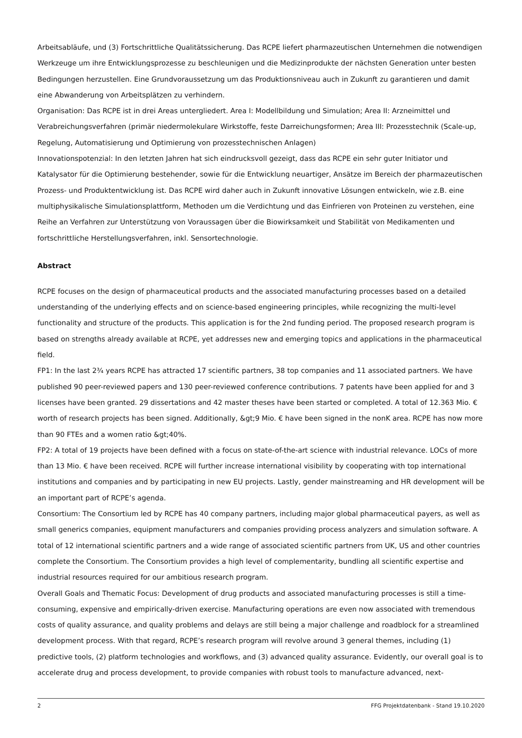Arbeitsabläufe, und (3) Fortschrittliche Qualitätssicherung. Das RCPE liefert pharmazeutischen Unternehmen die notwendigen Werkzeuge um ihre Entwicklungsprozesse zu beschleunigen und die Medizinprodukte der nächsten Generation unter besten Bedingungen herzustellen. Eine Grundvoraussetzung um das Produktionsniveau auch in Zukunft zu garantieren und damit eine Abwanderung von Arbeitsplätzen zu verhindern.
Organisation: Das RCPE ist in drei Areas untergliedert. Area I: Modellbildung und Simulation; Area II: Arzneimittel und Verabreichungsverfahren (primär niedermolekulare Wirkstoffe, feste Darreichungsformen; Area III: Prozesstechnik (Scale-up, Regelung, Automatisierung und Optimierung von prozesstechnischen Anlagen)
Innovationspotenzial: In den letzten Jahren hat sich eindrucksvoll gezeigt, dass das RCPE ein sehr guter Initiator und Katalysator für die Optimierung bestehender, sowie für die Entwicklung neuartiger, Ansätze im Bereich der pharmazeutischen Prozess- und Produktentwicklung ist. Das RCPE wird daher auch in Zukunft innovative Lösungen entwickeln, wie z.B. eine multiphysikalische Simulationsplattform, Methoden um die Verdichtung und das Einfrieren von Proteinen zu verstehen, eine Reihe an Verfahren zur Unterstützung von Voraussagen über die Biowirksamkeit und Stabilität von Medikamenten und fortschrittliche Herstellungsverfahren, inkl. Sensortechnologie.
Abstract
RCPE focuses on the design of pharmaceutical products and the associated manufacturing processes based on a detailed understanding of the underlying effects and on science-based engineering principles, while recognizing the multi-level functionality and structure of the products. This application is for the 2nd funding period. The proposed research program is based on strengths already available at RCPE, yet addresses new and emerging topics and applications in the pharmaceutical field.
FP1: In the last 2¾ years RCPE has attracted 17 scientific partners, 38 top companies and 11 associated partners. We have published 90 peer-reviewed papers and 130 peer-reviewed conference contributions. 7 patents have been applied for and 3 licenses have been granted. 29 dissertations and 42 master theses have been started or completed. A total of 12.363 Mio. € worth of research projects has been signed. Additionally, &gt;9 Mio. € have been signed in the nonK area. RCPE has now more than 90 FTEs and a women ratio &gt;40%.
FP2: A total of 19 projects have been defined with a focus on state-of-the-art science with industrial relevance. LOCs of more than 13 Mio. € have been received. RCPE will further increase international visibility by cooperating with top international institutions and companies and by participating in new EU projects. Lastly, gender mainstreaming and HR development will be an important part of RCPE’s agenda.
Consortium: The Consortium led by RCPE has 40 company partners, including major global pharmaceutical payers, as well as small generics companies, equipment manufacturers and companies providing process analyzers and simulation software. A total of 12 international scientific partners and a wide range of associated scientific partners from UK, US and other countries complete the Consortium. The Consortium provides a high level of complementarity, bundling all scientific expertise and industrial resources required for our ambitious research program.
Overall Goals and Thematic Focus: Development of drug products and associated manufacturing processes is still a time-consuming, expensive and empirically-driven exercise. Manufacturing operations are even now associated with tremendous costs of quality assurance, and quality problems and delays are still being a major challenge and roadblock for a streamlined development process. With that regard, RCPE’s research program will revolve around 3 general themes, including (1) predictive tools, (2) platform technologies and workflows, and (3) advanced quality assurance. Evidently, our overall goal is to accelerate drug and process development, to provide companies with robust tools to manufacture advanced, next-
2 FFG Projektdatenbank - Stand 19.10.2020